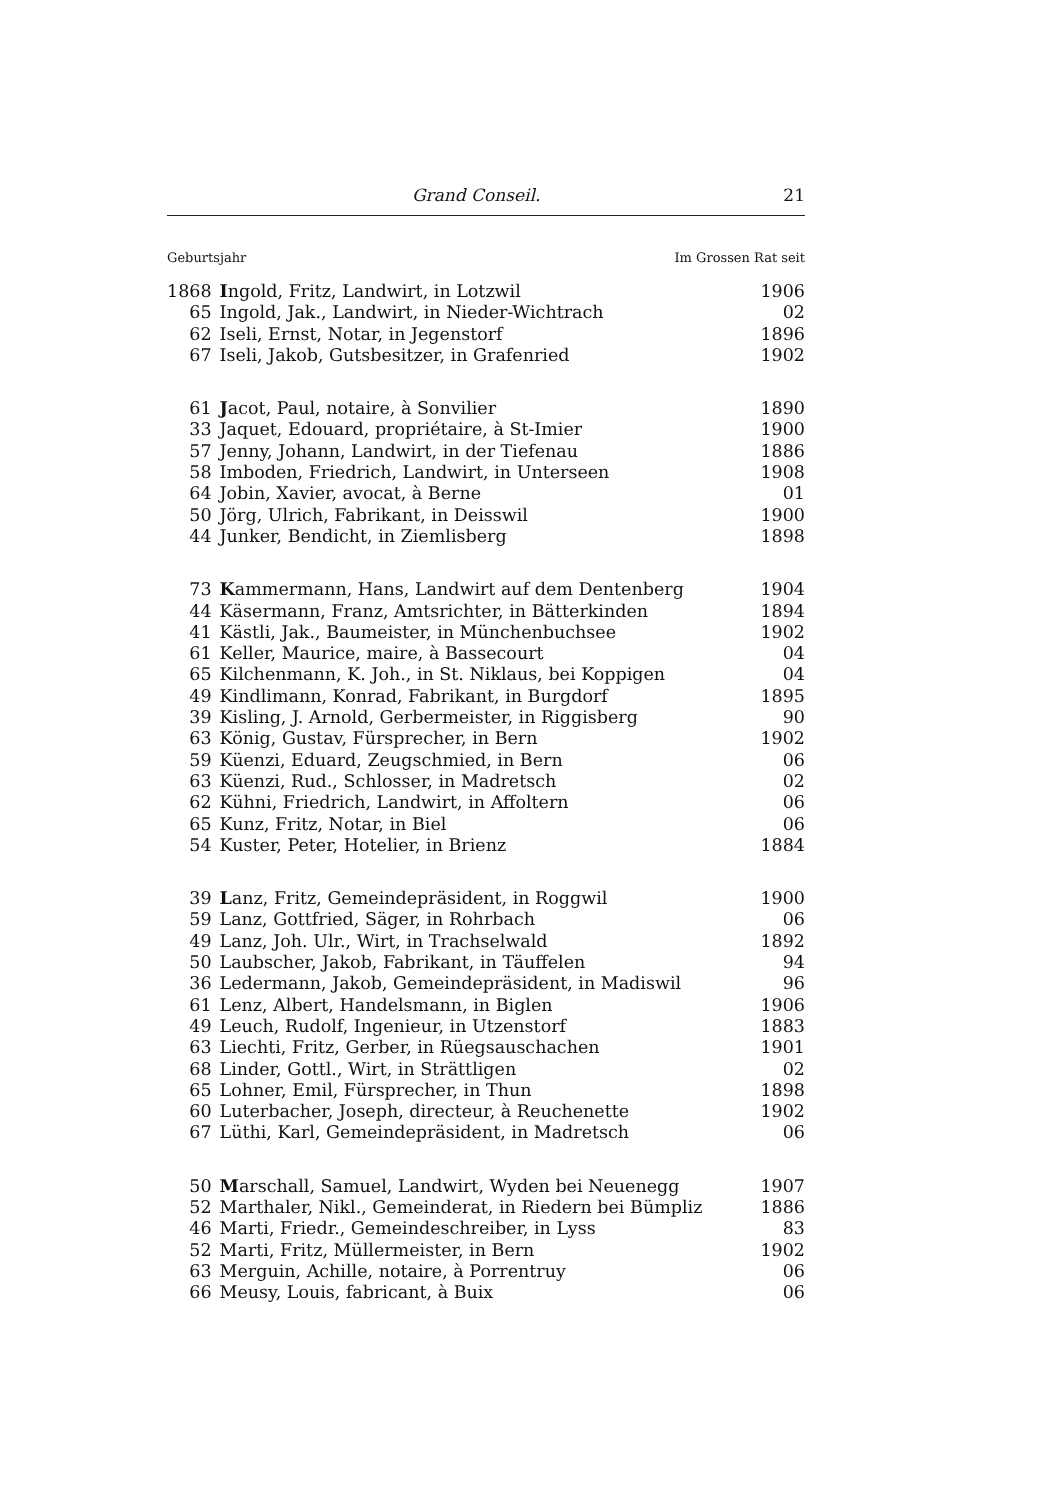Grand Conseil. 21
Geburtsjahr Im Grossen Rat seit
| 1868 | I ngold, Fritz, Landwirt, in Lotzwil | 1906 |
| 65 | Ingold, Jak., Landwirt, in Nieder-Wichtrach | 02 |
| 62 | Iseli, Ernst, Notar, in Jegenstorf | 1896 |
| 67 | Iseli, Jakob, Gutsbesitzer, in Grafenried | 1902 |
| 61 | J acot, Paul, notaire, à Sonvilier | 1890 |
| 33 | Jaquet, Edouard, propriétaire, à St-Imier | 1900 |
| 57 | Jenny, Johann, Landwirt, in der Tiefenau | 1886 |
| 58 | Imboden, Friedrich, Landwirt, in Unterseen | 1908 |
| 64 | Jobin, Xavier, avocat, à Berne | 01 |
| 50 | Jörg, Ulrich, Fabrikant, in Deisswil | 1900 |
| 44 | Junker, Bendicht, in Ziemlisberg | 1898 |
| 73 | K ammermann, Hans, Landwirt auf dem Dentenberg | 1904 |
| 44 | Käsermann, Franz, Amtsrichter, in Bätterkinden | 1894 |
| 41 | Kästli, Jak., Baumeister, in Münchenbuchsee | 1902 |
| 61 | Keller, Maurice, maire, à Bassecourt | 04 |
| 65 | Kilchenmann, K. Joh., in St. Niklaus, bei Koppigen | 04 |
| 49 | Kindlimann, Konrad, Fabrikant, in Burgdorf | 1895 |
| 39 | Kisling, J. Arnold, Gerbermeister, in Riggisberg | 90 |
| 63 | König, Gustav, Fürsprecher, in Bern | 1902 |
| 59 | Küenzi, Eduard, Zeugschmied, in Bern | 06 |
| 63 | Küenzi, Rud., Schlosser, in Madretsch | 02 |
| 62 | Kühni, Friedrich, Landwirt, in Affoltern | 06 |
| 65 | Kunz, Fritz, Notar, in Biel | 06 |
| 54 | Kuster, Peter, Hotelier, in Brienz | 1884 |
| 39 | L anz, Fritz, Gemeindepräsident, in Roggwil | 1900 |
| 59 | Lanz, Gottfried, Säger, in Rohrbach | 06 |
| 49 | Lanz, Joh. Ulr., Wirt, in Trachselwald | 1892 |
| 50 | Laubscher, Jakob, Fabrikant, in Täuffelen | 94 |
| 36 | Ledermann, Jakob, Gemeindepräsident, in Madiswil | 96 |
| 61 | Lenz, Albert, Handelsmann, in Biglen | 1906 |
| 49 | Leuch, Rudolf, Ingenieur, in Utzenstorf | 1883 |
| 63 | Liechti, Fritz, Gerber, in Rüegsauschachen | 1901 |
| 68 | Linder, Gottl., Wirt, in Strättligen | 02 |
| 65 | Lohner, Emil, Fürsprecher, in Thun | 1898 |
| 60 | Luterbacher, Joseph, directeur, à Reuchenette | 1902 |
| 67 | Lüthi, Karl, Gemeindepräsident, in Madretsch | 06 |
| 50 | M arschall, Samuel, Landwirt, Wyden bei Neuenegg | 1907 |
| 52 | Marthaler, Nikl., Gemeinderat, in Riedern bei Bümpliz | 1886 |
| 46 | Marti, Friedr., Gemeindeschreiber, in Lyss | 83 |
| 52 | Marti, Fritz, Müllermeister, in Bern | 1902 |
| 63 | Merguin, Achille, notaire, à Porrentruy | 06 |
| 66 | Meusy, Louis, fabricant, à Buix | 06 |